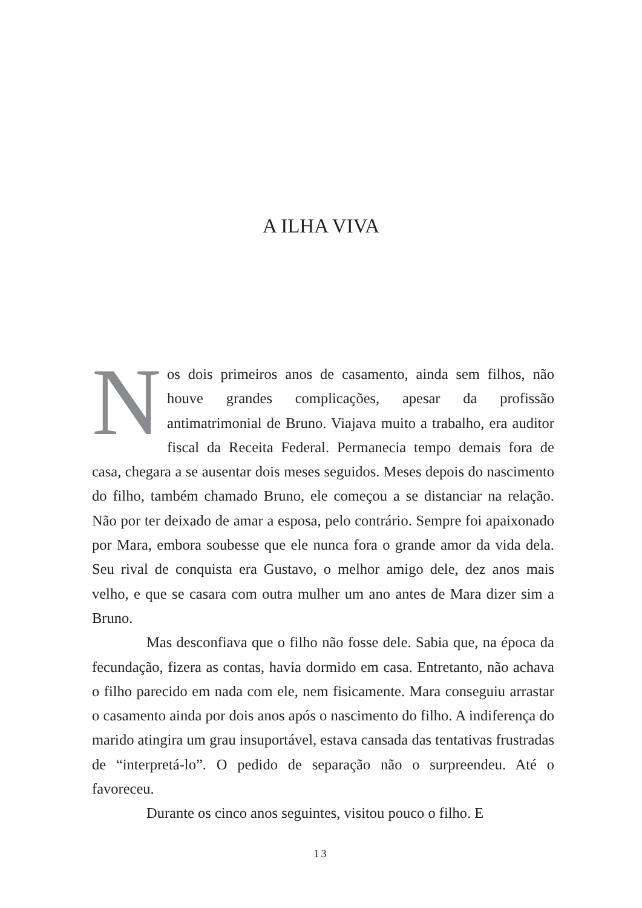A ILHA VIVA
Nos dois primeiros anos de casamento, ainda sem filhos, não houve grandes complicações, apesar da profissão antimatrimonial de Bruno. Viajava muito a trabalho, era auditor fiscal da Receita Federal. Permanecia tempo demais fora de casa, chegara a se ausentar dois meses seguidos. Meses depois do nascimento do filho, também chamado Bruno, ele começou a se distanciar na relação. Não por ter deixado de amar a esposa, pelo contrário. Sempre foi apaixonado por Mara, embora soubesse que ele nunca fora o grande amor da vida dela. Seu rival de conquista era Gustavo, o melhor amigo dele, dez anos mais velho, e que se casara com outra mulher um ano antes de Mara dizer sim a Bruno.
Mas desconfiava que o filho não fosse dele. Sabia que, na época da fecundação, fizera as contas, havia dormido em casa. Entretanto, não achava o filho parecido em nada com ele, nem fisicamente. Mara conseguiu arrastar o casamento ainda por dois anos após o nascimento do filho. A indiferença do marido atingira um grau insuportável, estava cansada das tentativas frustradas de “interpretá-lo”. O pedido de separação não o surpreendeu. Até o favoreceu.
Durante os cinco anos seguintes, visitou pouco o filho. E
13